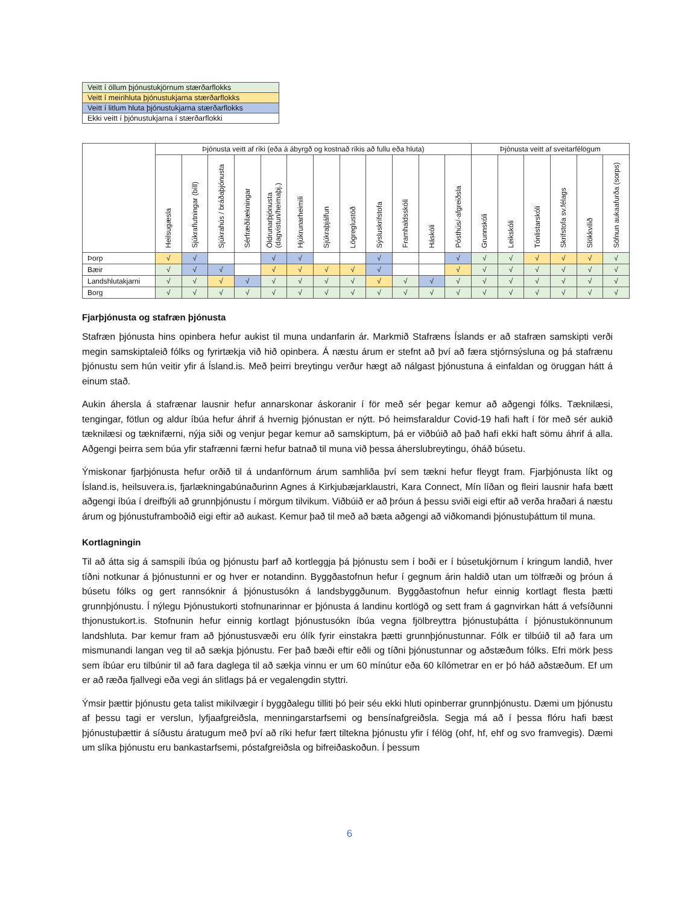| Veitt í öllum þjónustukjörnum stærðarflokks |
| Veitt í meirihluta þjónustukjarna stærðarflokks |
| Veitt í litlum hluta þjónustukjarna stærðarflokks |
| Ekki veitt í þjónustukjarna í stærðarflokki |
| | Þjónusta veitt af ríki (eða á ábyrgð og kostnað ríkis að fullu eða hluta) | | | | | | | | | | | | Þjónusta veitt af sveitarfélögum | | | | | |
| --- | --- | --- | --- | --- | --- | --- | --- | --- | --- | --- | --- | --- | --- | --- | --- | --- | --- | --- |
| | Heilsugæsla | Sjúkraflutningar (bíll) | Sjúkrahús / bráðaþjónusta | Sérfræðilækningar | Öldrunarþjónusta (dagvistun/heimaþj.) | Hjúkrunarheimili | Sjúkraþjálfun | Lögreglustöð | Sýsluskrifstofa | Framhaldsskóli | Háskóli | Pósthús/-afgreiðsla | Grunnskóli | Leikskóli | Tónlistarskóli | Skrifstofa sv.félags | Slökkvilið | Söfnun aukaafurða (sorps) |
| Þorp | √ | √ | | | √ | √ | | | √ | | | √ | √ | √ | √ | √ | √ | √ |
| Bæir | √ | √ | √ | | √ | √ | √ | √ | √ | | | √ | √ | √ | √ | √ | √ | √ |
| Landshlutakjarni | √ | √ | √ | √ | √ | √ | √ | √ | √ | √ | √ | √ | √ | √ | √ | √ | √ | √ |
| Borg | √ | √ | √ | √ | √ | √ | √ | √ | √ | √ | √ | √ | √ | √ | √ | √ | √ | √ |
Fjarþjónusta og stafræn þjónusta
Stafræn þjónusta hins opinbera hefur aukist til muna undanfarin ár. Markmið Stafræns Íslands er að stafræn samskipti verði megin samskiptaleið fólks og fyrirtækja við hið opinbera. Á næstu árum er stefnt að því að færa stjórnsýsluna og þá stafrænu þjónustu sem hún veitir yfir á Ísland.is. Með þeirri breytingu verður hægt að nálgast þjónustuna á einfaldan og öruggan hátt á einum stað.
Aukin áhersla á stafrænar lausnir hefur annarskonar áskoranir í för með sér þegar kemur að aðgengi fólks. Tæknilæsi, tengingar, fötlun og aldur íbúa hefur áhrif á hvernig þjónustan er nýtt. Þó heimsfaraldur Covid-19 hafi haft í för með sér aukið tæknilæsi og tæknifærni, nýja siði og venjur þegar kemur að samskiptum, þá er viðbúið að það hafi ekki haft sömu áhrif á alla. Aðgengi þeirra sem búa yfir stafrænni færni hefur batnað til muna við þessa áherslubreytingu, óháð búsetu.
Ýmiskonar fjarþjónusta hefur orðið til á undanförnum árum samhliða því sem tækni hefur fleygt fram. Fjarþjónusta líkt og Ísland.is, heilsuvera.is, fjarlækningabúnaðurinn Agnes á Kirkjubæjarklaustri, Kara Connect, Mín líðan og fleiri lausnir hafa bætt aðgengi íbúa í dreifbýli að grunnþjónustu í mörgum tilvikum. Viðbúið er að þróun á þessu sviði eigi eftir að verða hraðari á næstu árum og þjónustuframboðið eigi eftir að aukast. Kemur það til með að bæta aðgengi að viðkomandi þjónustuþáttum til muna.
Kortlagningin
Til að átta sig á samspili íbúa og þjónustu þarf að kortleggja þá þjónustu sem í boði er í búsetukjörnum í kringum landið, hver tíðni notkunar á þjónustunni er og hver er notandinn. Byggðastofnun hefur í gegnum árin haldið utan um tölfræði og þróun á búsetu fólks og gert rannsóknir á þjónustusókn á landsbyggðunum. Byggðastofnun hefur einnig kortlagt flesta þætti grunnþjónustu. Í nýlegu Þjónustukorti stofnunarinnar er þjónusta á landinu kortlögð og sett fram á gagnvirkan hátt á vefsíðunni thjonustukort.is. Stofnunin hefur einnig kortlagt þjónustusókn íbúa vegna fjölbreyttra þjónustuþátta í þjónustukönnunum landshluta. Þar kemur fram að þjónustusvæði eru ólík fyrir einstakra þætti grunnþjónustunnar. Fólk er tilbúið til að fara um mismunandi langan veg til að sækja þjónustu. Fer það bæði eftir eðli og tíðni þjónustunnar og aðstæðum fólks. Efri mörk þess sem íbúar eru tilbúnir til að fara daglega til að sækja vinnu er um 60 mínútur eða 60 kílómetrar en er þó háð aðstæðum. Ef um er að ræða fjallvegi eða vegi án slitlags þá er vegalengdin styttri.
Ýmsir þættir þjónustu geta talist mikilvægir í byggðalegu tilliti þó þeir séu ekki hluti opinberrar grunnþjónustu. Dæmi um þjónustu af þessu tagi er verslun, lyfjaafgreiðsla, menningarstarfsemi og bensínafgreiðsla. Segja má að í þessa flóru hafi bæst þjónustuþættir á síðustu áratugum með því að ríki hefur fært tiltekna þjónustu yfir í félög (ohf, hf, ehf og svo framvegis). Dæmi um slíka þjónustu eru bankastarfsemi, póstafgreiðsla og bifreiðaskoðun. Í þessum
6